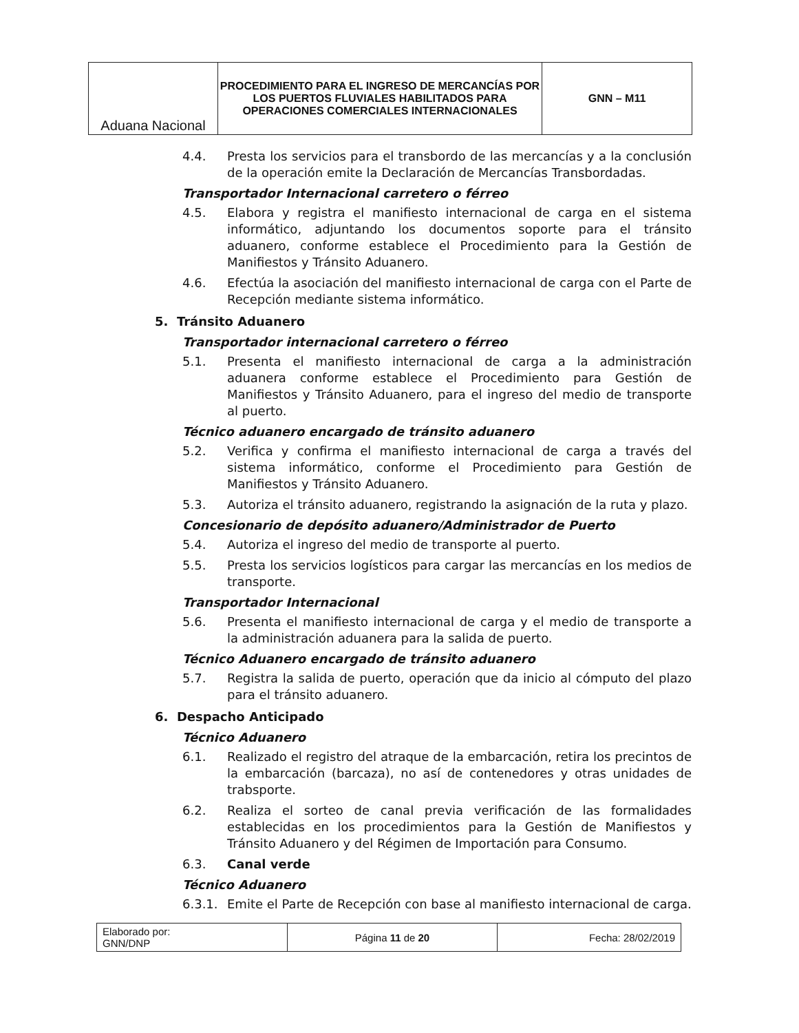| Aduana Nacional | PROCEDIMIENTO PARA EL INGRESO DE MERCANCÍAS POR LOS PUERTOS FLUVIALES HABILITADOS PARA OPERACIONES COMERCIALES INTERNACIONALES | GNN – M11 |
4.4. Presta los servicios para el transbordo de las mercancías y a la conclusión de la operación emite la Declaración de Mercancías Transbordadas.
Transportador Internacional carretero o férreo
4.5. Elabora y registra el manifiesto internacional de carga en el sistema informático, adjuntando los documentos soporte para el tránsito aduanero, conforme establece el Procedimiento para la Gestión de Manifiestos y Tránsito Aduanero.
4.6. Efectúa la asociación del manifiesto internacional de carga con el Parte de Recepción mediante sistema informático.
5. Tránsito Aduanero
Transportador internacional carretero o férreo
5.1. Presenta el manifiesto internacional de carga a la administración aduanera conforme establece el Procedimiento para Gestión de Manifiestos y Tránsito Aduanero, para el ingreso del medio de transporte al puerto.
Técnico aduanero encargado de tránsito aduanero
5.2. Verifica y confirma el manifiesto internacional de carga a través del sistema informático, conforme el Procedimiento para Gestión de Manifiestos y Tránsito Aduanero.
5.3. Autoriza el tránsito aduanero, registrando la asignación de la ruta y plazo.
Concesionario de depósito aduanero/Administrador de Puerto
5.4. Autoriza el ingreso del medio de transporte al puerto.
5.5. Presta los servicios logísticos para cargar las mercancías en los medios de transporte.
Transportador Internacional
5.6. Presenta el manifiesto internacional de carga y el medio de transporte a la administración aduanera para la salida de puerto.
Técnico Aduanero encargado de tránsito aduanero
5.7. Registra la salida de puerto, operación que da inicio al cómputo del plazo para el tránsito aduanero.
6. Despacho Anticipado
Técnico Aduanero
6.1. Realizado el registro del atraque de la embarcación, retira los precintos de la embarcación (barcaza), no así de contenedores y otras unidades de trabsporte.
6.2. Realiza el sorteo de canal previa verificación de las formalidades establecidas en los procedimientos para la Gestión de Manifiestos y Tránsito Aduanero y del Régimen de Importación para Consumo.
6.3. Canal verde
Técnico Aduanero
6.3.1. Emite el Parte de Recepción con base al manifiesto internacional de carga.
| Elaborado por: GNN/DNP | Página 11 de 20 | Fecha: 28/02/2019 |